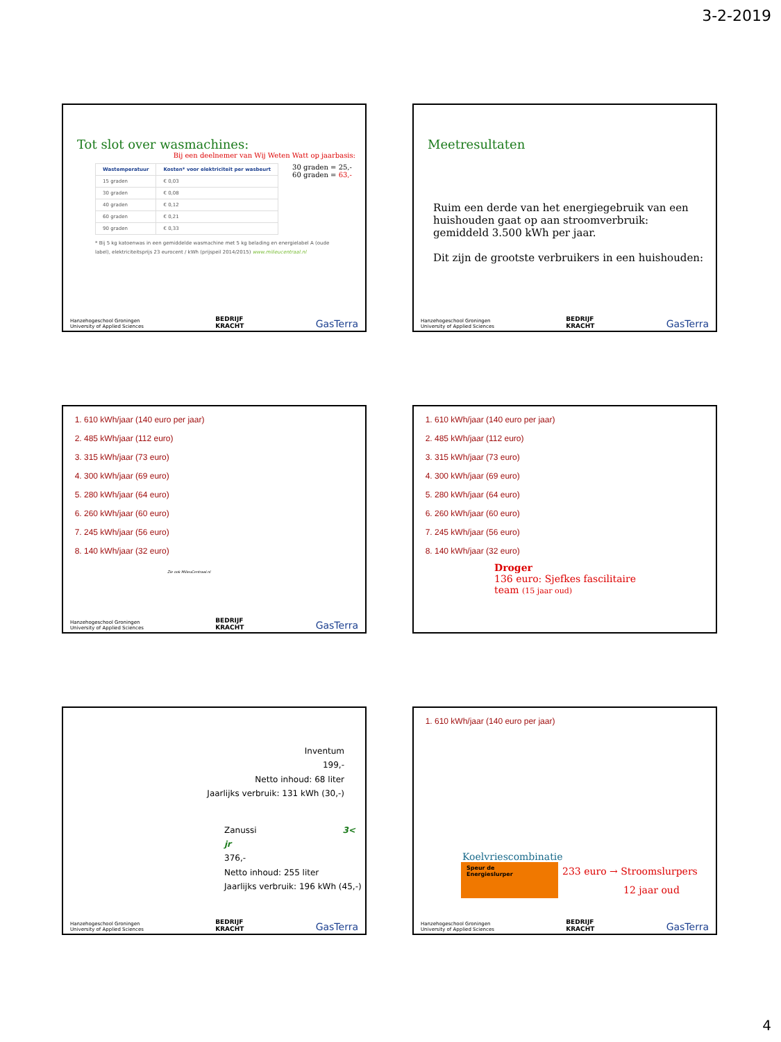3-2-2019
Tot slot over wasmachines:
Bij een deelnemer van Wij Weten Watt op jaarbasis:
| Wastemperatuur | Kosten* voor elektriciteit per wasbeurt |
| --- | --- |
| 15 graden | € 0,03 |
| 30 graden | € 0,08 |
| 40 graden | € 0,12 |
| 60 graden | € 0,21 |
| 90 graden | € 0,33 |
30 graden = 25,-
60 graden = 63,-
* Bij 5 kg katoenwas in een gemiddelde wasmachine met 5 kg belading en energielabel A (oude label), elektriciteitsprijs 23 eurocent / kWh (prijspeil 2014/2015) www.milieucentraal.nl
Hanzehogeschool Groningen
University of Applied Sciences BEDRIJF
KRACHT GasTerra
Meetresultaten
Ruim een derde van het energiegebruik van een huishouden gaat op aan stroomverbruik: gemiddeld 3.500 kWh per jaar.
Dit zijn de grootste verbruikers in een huishouden:
Hanzehogeschool Groningen
University of Applied Sciences BEDRIJF
KRACHT GasTerra
1. 610 kWh/jaar (140 euro per jaar)
2. 485 kWh/jaar (112 euro)
3. 315 kWh/jaar (73 euro)
4. 300 kWh/jaar (69 euro)
5. 280 kWh/jaar (64 euro)
6. 260 kWh/jaar (60 euro)
7. 245 kWh/jaar (56 euro)
8. 140 kWh/jaar (32 euro)
Zie ook MilieuCentraal.nl
Hanzehogeschool Groningen
University of Applied Sciences BEDRIJF
KRACHT GasTerra
1. 610 kWh/jaar (140 euro per jaar)
2. 485 kWh/jaar (112 euro)
3. 315 kWh/jaar (73 euro)
4. 300 kWh/jaar (69 euro)
5. 280 kWh/jaar (64 euro)
6. 260 kWh/jaar (60 euro)
7. 245 kWh/jaar (56 euro)
8. 140 kWh/jaar (32 euro)
Droger
136 euro: Sjefkes fascilitaire
team (15 jaar oud)
Inventum
199,-
Netto inhoud: 68 liter
Jaarlijks verbruik: 131 kWh (30,-)
Zanussi 3< jr
376,-
Netto inhoud: 255 liter
Jaarlijks verbruik: 196 kWh (45,-)
Hanzehogeschool Groningen
University of Applied Sciences BEDRIJF
KRACHT GasTerra
1. 610 kWh/jaar (140 euro per jaar)
Koelvriescombinatie
Speur de
Energieslurper
233 euro → Stroomslurpers
12 jaar oud
Hanzehogeschool Groningen
University of Applied Sciences BEDRIJF
KRACHT GasTerra
4